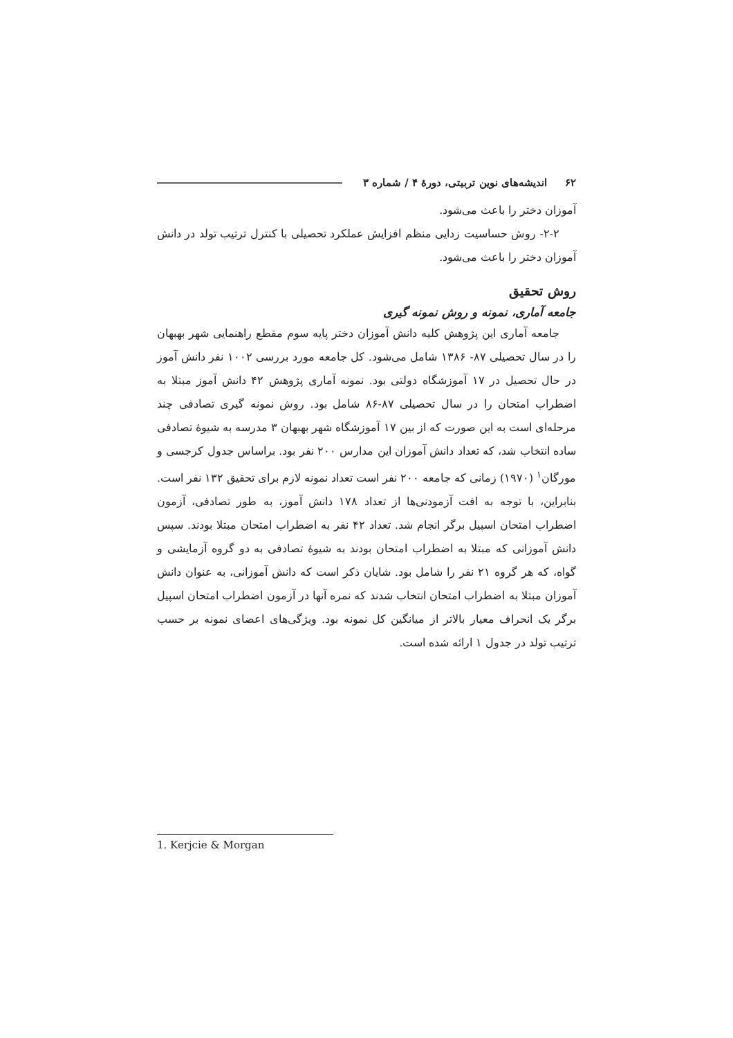۶۲ اندیشه‌های نوین تربیتی، دورهٔ ۴ / شماره ۳
آموزان دختر را باعث می‌شود.
۲-۲- روش حساسیت زدایی منظم افزایش عملکرد تحصیلی با کنترل ترتیب تولد در دانش آموزان دختر را باعث می‌شود.
روش تحقیق
جامعه آماری، نمونه و روش نمونه گیری
جامعه آماری این پژوهش کلیه دانش آموزان دختر پایه سوم مقطع راهنمایی شهر بهبهان را در سال تحصیلی ۸۷- ۱۳۸۶ شامل می‌شود. کل جامعه مورد بررسی ۱۰۰۲ نفر دانش آموز در حال تحصیل در ۱۷ آموزشگاه دولتی بود. نمونه آماری پژوهش ۴۲ دانش آموز مبتلا به اضطراب امتحان را در سال تحصیلی ۸۷-۸۶ شامل بود. روش نمونه گیری تصادفی چند مرحله‌ای است به این صورت که از بین ۱۷ آموزشگاه شهر بهبهان ۳ مدرسه به شیوهٔ تصادفی ساده انتخاب شد، که تعداد دانش آموزان این مدارس ۲۰۰ نفر بود. براساس جدول کرجسی و مورگان<sup>۱</sup> (۱۹۷۰) زمانی که جامعه ۲۰۰ نفر است تعداد نمونه لازم برای تحقیق ۱۳۲ نفر است. بنابراین، با توجه به افت آزمودنی‌ها از تعداد ۱۷۸ دانش آموز، به طور تصادفی، آزمون اضطراب امتحان اسپیل برگر انجام شد. تعداد ۴۲ نفر به اضطراب امتحان مبتلا بودند. سپس دانش آموزانی که مبتلا به اضطراب امتحان بودند به شیوهٔ تصادفی به دو گروه آزمایشی و گواه، که هر گروه ۲۱ نفر را شامل بود. شایان ذکر است که دانش آموزانی، به عنوان دانش آموزان مبتلا به اضطراب امتحان انتخاب شدند که نمره آنها در آزمون اضطراب امتحان اسپیل برگر یک انحراف معیار بالاتر از میانگین کل نمونه بود. ویژگی‌های اعضای نمونه بر حسب ترتیب تولد در جدول ۱ ارائه شده است.
1. Kerjcie & Morgan